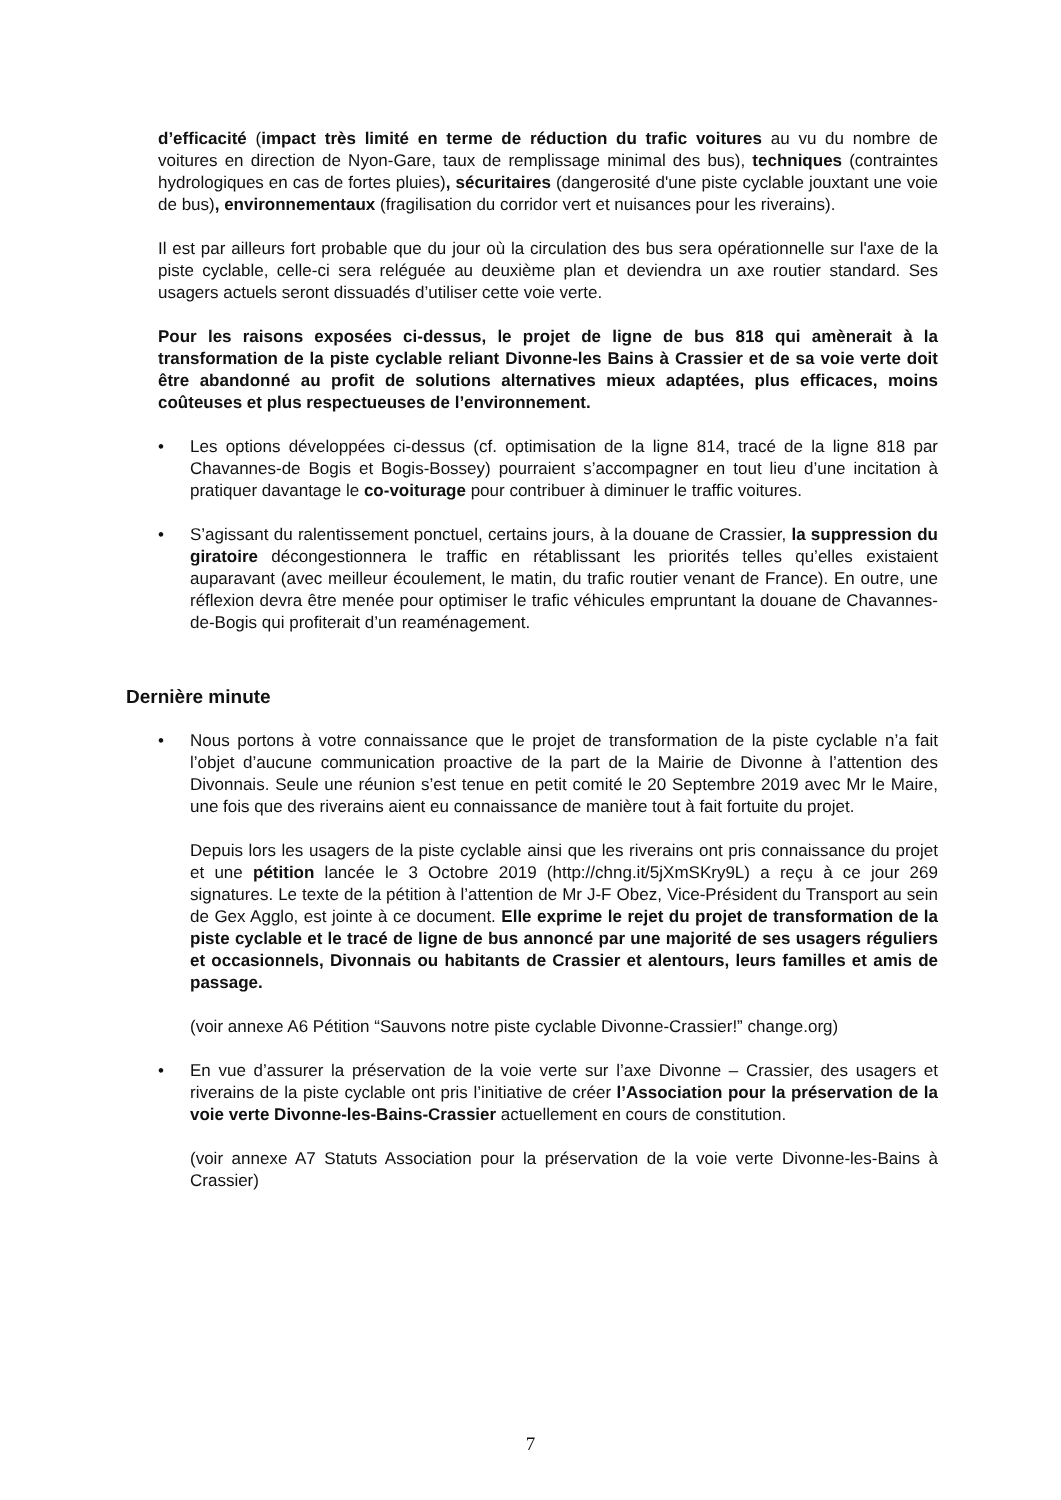d’efficacité (impact très limité en terme de réduction du trafic voitures au vu du nombre de voitures en direction de Nyon-Gare, taux de remplissage minimal des bus), techniques (contraintes hydrologiques en cas de fortes pluies), sécuritaires (dangerosité d'une piste cyclable jouxtant une voie de bus), environnementaux (fragilisation du corridor vert et nuisances pour les riverains).
Il est par ailleurs fort probable que du jour où la circulation des bus sera opérationnelle sur l'axe de la piste cyclable, celle-ci sera reléguée au deuxième plan et deviendra un axe routier standard. Ses usagers actuels seront dissuadés d’utiliser cette voie verte.
Pour les raisons exposées ci-dessus, le projet de ligne de bus 818 qui amènerait à la transformation de la piste cyclable reliant Divonne-les Bains à Crassier et de sa voie verte doit être abandonné au profit de solutions alternatives mieux adaptées, plus efficaces, moins coûteuses et plus respectueuses de l’environnement.
• Les options développées ci-dessus (cf. optimisation de la ligne 814, tracé de la ligne 818 par Chavannes-de Bogis et Bogis-Bossey) pourraient s’accompagner en tout lieu d’une incitation à pratiquer davantage le co-voiturage pour contribuer à diminuer le traffic voitures.
• S’agissant du ralentissement ponctuel, certains jours, à la douane de Crassier, la suppression du giratoire décongestionnera le traffic en rétablissant les priorités telles qu’elles existaient auparavant (avec meilleur écoulement, le matin, du trafic routier venant de France). En outre, une réflexion devra être menée pour optimiser le trafic véhicules empruntant la douane de Chavannes-de-Bogis qui profiterait d’un reaménagement.
Dernière minute
• Nous portons à votre connaissance que le projet de transformation de la piste cyclable n’a fait l’objet d’aucune communication proactive de la part de la Mairie de Divonne à l’attention des Divonnais. Seule une réunion s’est tenue en petit comité le 20 Septembre 2019 avec Mr le Maire, une fois que des riverains aient eu connaissance de manière tout à fait fortuite du projet.
Depuis lors les usagers de la piste cyclable ainsi que les riverains ont pris connaissance du projet et une pétition lancée le 3 Octobre 2019 (http://chng.it/5jXmSKry9L) a reçu à ce jour 269 signatures. Le texte de la pétition à l’attention de Mr J-F Obez, Vice-Président du Transport au sein de Gex Agglo, est jointe à ce document. Elle exprime le rejet du projet de transformation de la piste cyclable et le tracé de ligne de bus annoncé par une majorité de ses usagers réguliers et occasionnels, Divonnais ou habitants de Crassier et alentours, leurs familles et amis de passage.
(voir annexe A6 Pétition “Sauvons notre piste cyclable Divonne-Crassier!” change.org)
• En vue d’assurer la préservation de la voie verte sur l’axe Divonne – Crassier, des usagers et riverains de la piste cyclable ont pris l’initiative de créer l’Association pour la préservation de la voie verte Divonne-les-Bains-Crassier actuellement en cours de constitution.
(voir annexe A7 Statuts Association pour la préservation de la voie verte Divonne-les-Bains à Crassier)
7